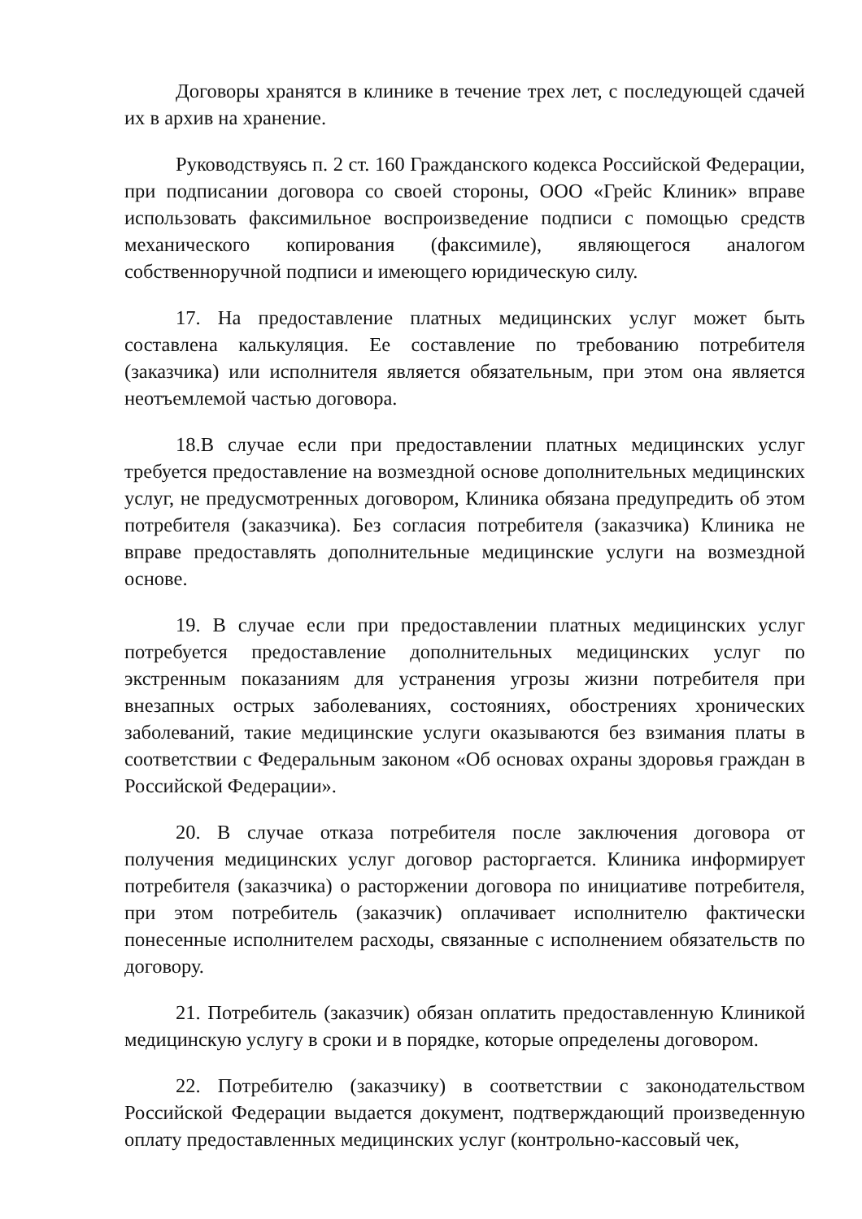Договоры хранятся в клинике в течение трех лет, с последующей сдачей их в архив на хранение.
Руководствуясь п. 2 ст. 160 Гражданского кодекса Российской Федерации, при подписании договора со своей стороны, ООО «Грейс Клиник» вправе использовать факсимильное воспроизведение подписи с помощью средств механического копирования (факсимиле), являющегося аналогом собственноручной подписи и имеющего юридическую силу.
17. На предоставление платных медицинских услуг может быть составлена калькуляция. Ее составление по требованию потребителя (заказчика) или исполнителя является обязательным, при этом она является неотъемлемой частью договора.
18.В случае если при предоставлении платных медицинских услуг требуется предоставление на возмездной основе дополнительных медицинских услуг, не предусмотренных договором, Клиника обязана предупредить об этом потребителя (заказчика). Без согласия потребителя (заказчика) Клиника не вправе предоставлять дополнительные медицинские услуги на возмездной основе.
19. В случае если при предоставлении платных медицинских услуг потребуется предоставление дополнительных медицинских услуг по экстренным показаниям для устранения угрозы жизни потребителя при внезапных острых заболеваниях, состояниях, обострениях хронических заболеваний, такие медицинские услуги оказываются без взимания платы в соответствии с Федеральным законом «Об основах охраны здоровья граждан в Российской Федерации».
20. В случае отказа потребителя после заключения договора от получения медицинских услуг договор расторгается. Клиника информирует потребителя (заказчика) о расторжении договора по инициативе потребителя, при этом потребитель (заказчик) оплачивает исполнителю фактически понесенные исполнителем расходы, связанные с исполнением обязательств по договору.
21. Потребитель (заказчик) обязан оплатить предоставленную Клиникой медицинскую услугу в сроки и в порядке, которые определены договором.
22. Потребителю (заказчику) в соответствии с законодательством Российской Федерации выдается документ, подтверждающий произведенную оплату предоставленных медицинских услуг (контрольно-кассовый чек,